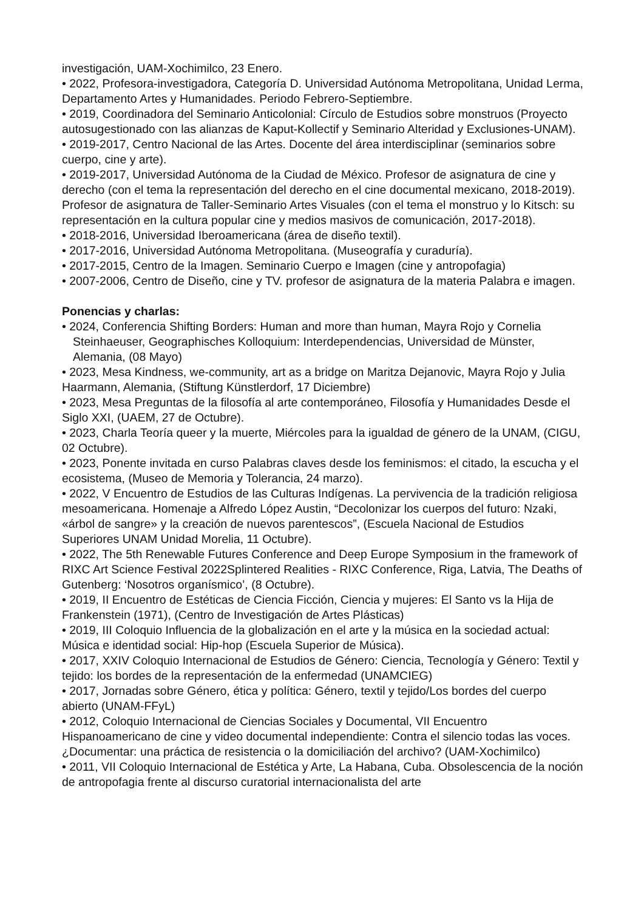investigación, UAM-Xochimilco, 23 Enero.
• 2022, Profesora-investigadora, Categoría D. Universidad Autónoma Metropolitana, Unidad Lerma, Departamento Artes y Humanidades. Periodo Febrero-Septiembre.
• 2019, Coordinadora del Seminario Anticolonial: Círculo de Estudios sobre monstruos (Proyecto autosugestionado con las alianzas de Kaput-Kollectif y Seminario Alteridad y Exclusiones-UNAM).
• 2019-2017, Centro Nacional de las Artes. Docente del área interdisciplinar (seminarios sobre cuerpo, cine y arte).
• 2019-2017, Universidad Autónoma de la Ciudad de México. Profesor de asignatura de cine y derecho (con el tema la representación del derecho en el cine documental mexicano, 2018-2019). Profesor de asignatura de Taller-Seminario Artes Visuales (con el tema el monstruo y lo Kitsch: su representación en la cultura popular cine y medios masivos de comunicación, 2017-2018).
• 2018-2016, Universidad Iberoamericana (área de diseño textil).
• 2017-2016, Universidad Autónoma Metropolitana. (Museografía y curaduría).
• 2017-2015, Centro de la Imagen. Seminario Cuerpo e Imagen (cine y antropofagia)
• 2007-2006, Centro de Diseño, cine y TV. profesor de asignatura de la materia Palabra e imagen.
Ponencias y charlas:
• 2024, Conferencia Shifting Borders: Human and more than human, Mayra Rojo y Cornelia Steinhaeuser, Geographisches Kolloquium: Interdependencias, Universidad de Münster, Alemania, (08 Mayo)
• 2023, Mesa Kindness, we-community, art as a bridge on Maritza Dejanovic, Mayra Rojo y Julia Haarmann, Alemania, (Stiftung Künstlerdorf, 17 Diciembre)
• 2023, Mesa Preguntas de la filosofía al arte contemporáneo, Filosofía y Humanidades Desde el Siglo XXI, (UAEM, 27 de Octubre).
• 2023, Charla Teoría queer y la muerte, Miércoles para la igualdad de género de la UNAM, (CIGU, 02 Octubre).
• 2023, Ponente invitada en curso Palabras claves desde los feminismos: el citado, la escucha y el ecosistema, (Museo de Memoria y Tolerancia, 24 marzo).
• 2022, V Encuentro de Estudios de las Culturas Indígenas. La pervivencia de la tradición religiosa mesoamericana. Homenaje a Alfredo López Austin, “Decolonizar los cuerpos del futuro: Nzaki, «árbol de sangre» y la creación de nuevos parentescos”, (Escuela Nacional de Estudios Superiores UNAM Unidad Morelia, 11 Octubre).
• 2022, The 5th Renewable Futures Conference and Deep Europe Symposium in the framework of RIXC Art Science Festival 2022Splintered Realities - RIXC Conference, Riga, Latvia, The Deaths of Gutenberg: ‘Nosotros organísmico’, (8 Octubre).
• 2019, II Encuentro de Estéticas de Ciencia Ficción, Ciencia y mujeres: El Santo vs la Hija de Frankenstein (1971), (Centro de Investigación de Artes Plásticas)
• 2019, III Coloquio Influencia de la globalización en el arte y la música en la sociedad actual: Música e identidad social: Hip-hop (Escuela Superior de Música).
• 2017, XXIV Coloquio Internacional de Estudios de Género: Ciencia, Tecnología y Género: Textil y tejido: los bordes de la representación de la enfermedad (UNAMCIEG)
• 2017, Jornadas sobre Género, ética y política: Género, textil y tejido/Los bordes del cuerpo abierto (UNAM-FFyL)
• 2012, Coloquio Internacional de Ciencias Sociales y Documental, VII Encuentro Hispanoamericano de cine y video documental independiente: Contra el silencio todas las voces. ¿Documentar: una práctica de resistencia o la domiciliación del archivo? (UAM-Xochimilco)
• 2011, VII Coloquio Internacional de Estética y Arte, La Habana, Cuba. Obsolescencia de la noción de antropofagia frente al discurso curatorial internacionalista del arte